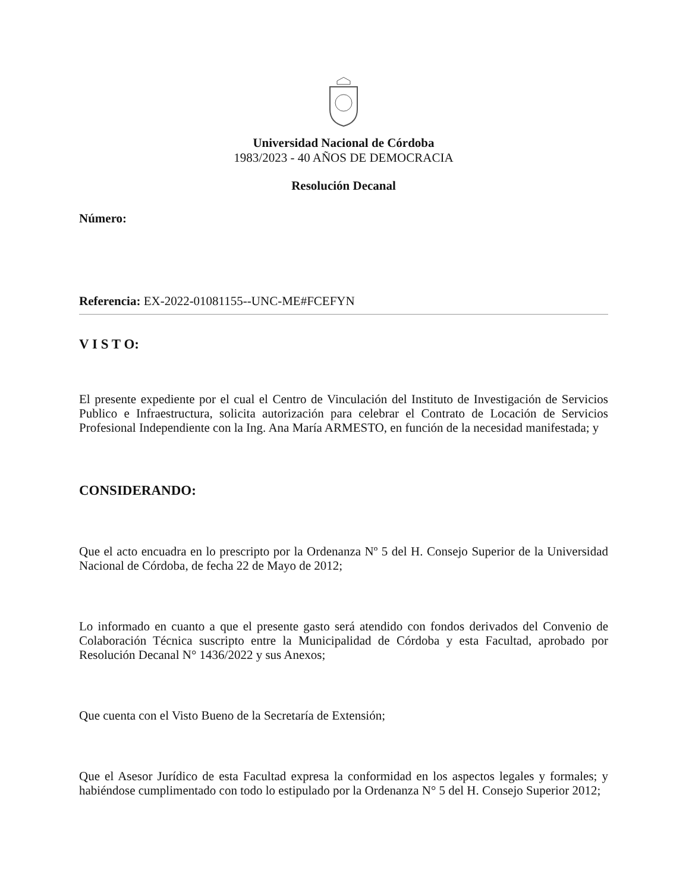Universidad Nacional de Córdoba
1983/2023 - 40 AÑOS DE DEMOCRACIA
Resolución Decanal
Número:
Referencia: EX-2022-01081155--UNC-ME#FCEFYN
V I S T O:
El presente expediente por el cual el Centro de Vinculación del Instituto de Investigación de Servicios Publico e Infraestructura, solicita autorización para celebrar el Contrato de Locación de Servicios Profesional Independiente con la Ing. Ana María ARMESTO, en función de la necesidad manifestada; y
CONSIDERANDO:
Que el acto encuadra en lo prescripto por la Ordenanza Nº 5 del H. Consejo Superior de la Universidad Nacional de Córdoba, de fecha 22 de Mayo de 2012;
Lo informado en cuanto a que el presente gasto será atendido con fondos derivados del Convenio de Colaboración Técnica suscripto entre la Municipalidad de Córdoba y esta Facultad, aprobado por Resolución Decanal N° 1436/2022 y sus Anexos;
Que cuenta con el Visto Bueno de la Secretaría de Extensión;
Que el Asesor Jurídico de esta Facultad expresa la conformidad en los aspectos legales y formales; y habiéndose cumplimentado con todo lo estipulado por la Ordenanza N° 5 del H. Consejo Superior 2012;